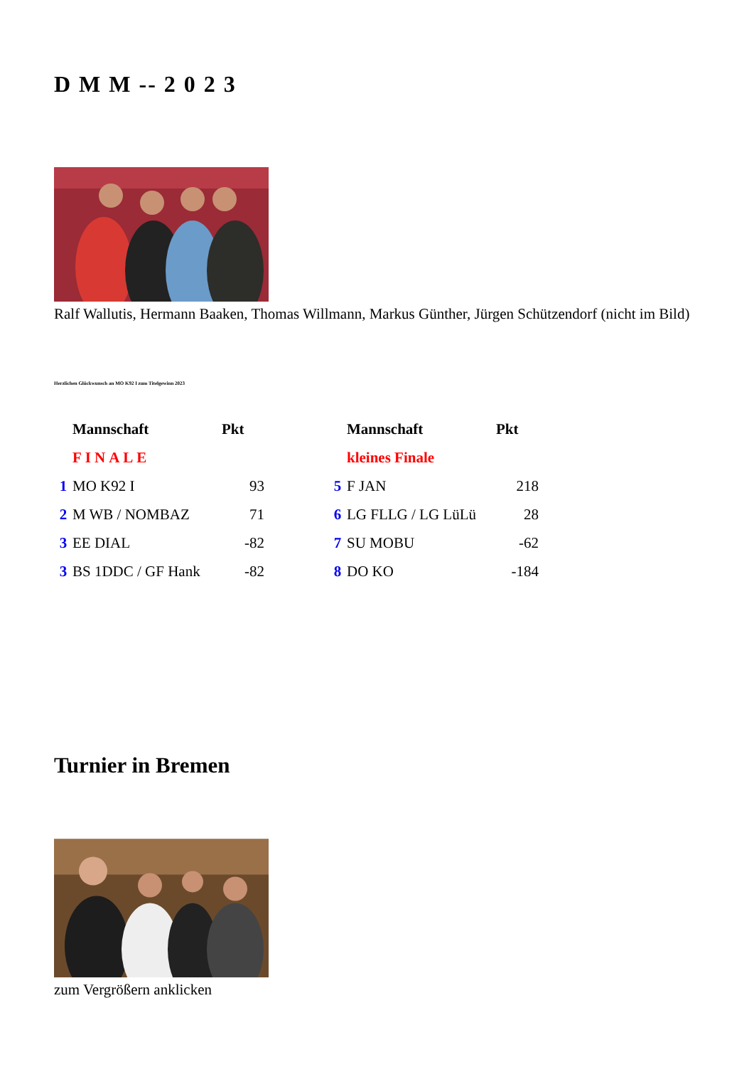D M M -- 2 0 2 3
Ralf Wallutis, Hermann Baaken, Thomas Willmann, Markus Günther, Jürgen Schützendorf (nicht im Bild)
Herzlichen Glückwunsch an MO K92 I zum Titelgewinn 2023
| | Mannschaft | Pkt | | | Mannschaft | Pkt |
| | FINALE | | | | kleines Finale | |
| 1 | MO K92 I | 93 | | 5 | F JAN | 218 |
| 2 | M WB / NOMBAZ | 71 | | 6 | LG FLLG / LG LüLü | 28 |
| 3 | EE DIAL | -82 | | 7 | SU MOBU | -62 |
| 3 | BS 1DDC / GF Hank | -82 | | 8 | DO KO | -184 |
Turnier in Bremen
zum Vergrößern anklicken